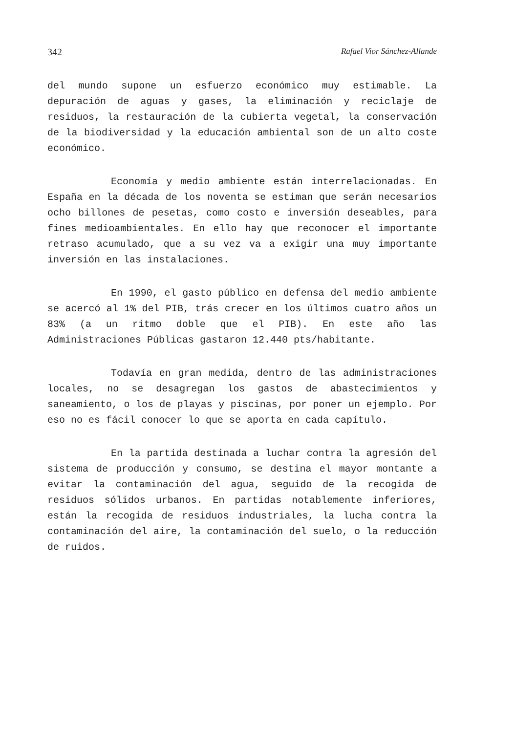342 Rafael Vior Sánchez-Allande
del mundo supone un esfuerzo económico muy estimable. La depuración de aguas y gases, la eliminación y reciclaje de residuos, la restauración de la cubierta vegetal, la conservación de la biodiversidad y la educación ambiental son de un alto coste económico.
Economía y medio ambiente están interrelacionadas. En España en la década de los noventa se estiman que serán necesarios ocho billones de pesetas, como costo e inversión deseables, para fines medioambientales. En ello hay que reconocer el importante retraso acumulado, que a su vez va a exigir una muy importante inversión en las instalaciones.
En 1990, el gasto público en defensa del medio ambiente se acercó al 1% del PIB, trás crecer en los últimos cuatro años un 83% (a un ritmo doble que el PIB). En este año las Administraciones Públicas gastaron 12.440 pts/habitante.
Todavía en gran medida, dentro de las administraciones locales, no se desagregan los gastos de abastecimientos y saneamiento, o los de playas y piscinas, por poner un ejemplo. Por eso no es fácil conocer lo que se aporta en cada capítulo.
En la partida destinada a luchar contra la agresión del sistema de producción y consumo, se destina el mayor montante a evitar la contaminación del agua, seguido de la recogida de residuos sólidos urbanos. En partidas notablemente inferiores, están la recogida de residuos industriales, la lucha contra la contaminación del aire, la contaminación del suelo, o la reducción de ruidos.